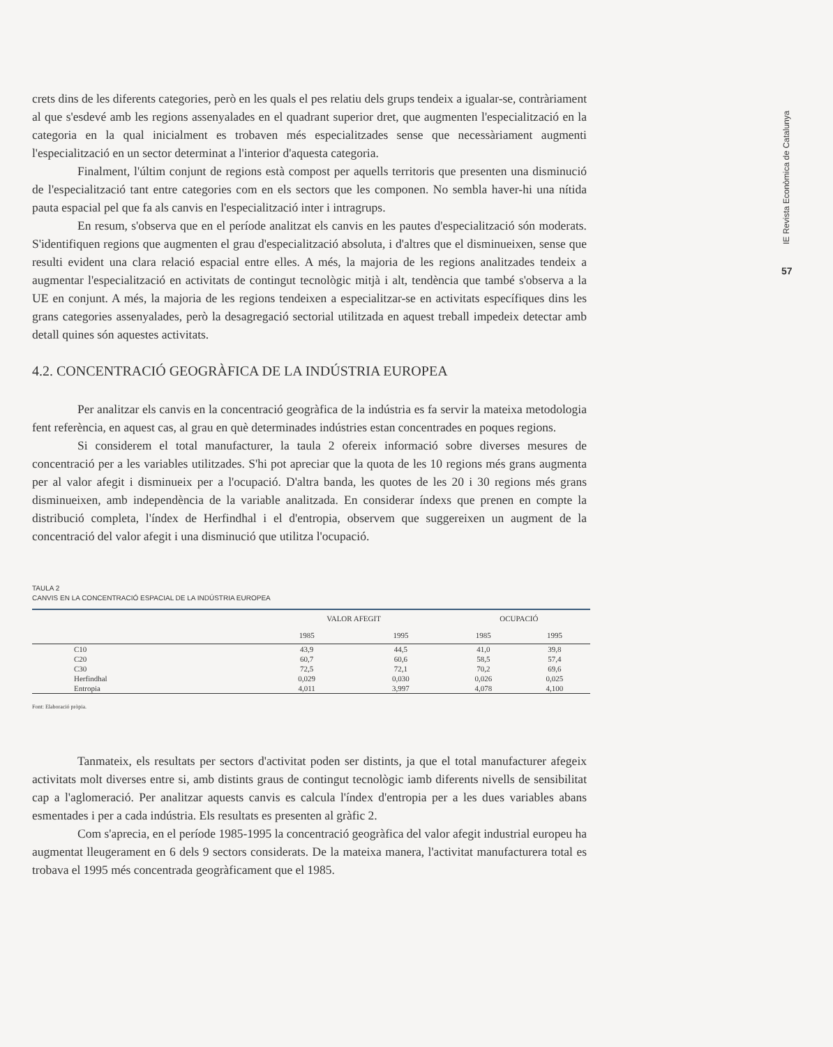IE Revista Econòmica de Catalunya
57
crets dins de les diferents categories, però en les quals el pes relatiu dels grups tendeix a igualar-se, contràriament al que s'esdevé amb les regions assenyalades en el quadrant superior dret, que augmenten l'especialització en la categoria en la qual inicialment es trobaven més especialitzades sense que necessàriament augmenti l'especialització en un sector determinat a l'interior d'aquesta categoria.
Finalment, l'últim conjunt de regions està compost per aquells territoris que presenten una disminució de l'especialització tant entre categories com en els sectors que les componen. No sembla haver-hi una nítida pauta espacial pel que fa als canvis en l'especialització inter i intragrups.
En resum, s'observa que en el període analitzat els canvis en les pautes d'especialització són moderats. S'identifiquen regions que augmenten el grau d'especialització absoluta, i d'altres que el disminueixen, sense que resulti evident una clara relació espacial entre elles. A més, la majoria de les regions analitzades tendeix a augmentar l'especialització en activitats de contingut tecnològic mitjà i alt, tendència que també s'observa a la UE en conjunt. A més, la majoria de les regions tendeixen a especialitzar-se en activitats específiques dins les grans categories assenyalades, però la desagregació sectorial utilitzada en aquest treball impedeix detectar amb detall quines són aquestes activitats.
4.2. CONCENTRACIÓ GEOGRÀFICA DE LA INDÚSTRIA EUROPEA
Per analitzar els canvis en la concentració geogràfica de la indústria es fa servir la mateixa metodologia fent referència, en aquest cas, al grau en què determinades indústries estan concentrades en poques regions.
Si considerem el total manufacturer, la taula 2 ofereix informació sobre diverses mesures de concentració per a les variables utilitzades. S'hi pot apreciar que la quota de les 10 regions més grans augmenta per al valor afegit i disminueix per a l'ocupació. D'altra banda, les quotes de les 20 i 30 regions més grans disminueixen, amb independència de la variable analitzada. En considerar índexs que prenen en compte la distribució completa, l'índex de Herfindhal i el d'entropia, observem que suggereixen un augment de la concentració del valor afegit i una disminució que utilitza l'ocupació.
TAULA 2
CANVIS EN LA CONCENTRACIÓ ESPACIAL DE LA INDÚSTRIA EUROPEA
| | VALOR AFEGIT | | OCUPACIÓ | |
| --- | --- | --- | --- | --- |
| | 1985 | 1995 | 1985 | 1995 |
| C10 | 43,9 | 44,5 | 41,0 | 39,8 |
| C20 | 60,7 | 60,6 | 58,5 | 57,4 |
| C30 | 72,5 | 72,1 | 70,2 | 69,6 |
| Herfindhal | 0,029 | 0,030 | 0,026 | 0,025 |
| Entropia | 4,011 | 3,997 | 4,078 | 4,100 |
Font: Elaboració pròpia.
Tanmateix, els resultats per sectors d'activitat poden ser distints, ja que el total manufacturer afegeix activitats molt diverses entre si, amb distints graus de contingut tecnològic iamb diferents nivells de sensibilitat cap a l'aglomeració. Per analitzar aquests canvis es calcula l'índex d'entropia per a les dues variables abans esmentades i per a cada indústria. Els resultats es presenten al gràfic 2.
Com s'aprecia, en el període 1985-1995 la concentració geogràfica del valor afegit industrial europeu ha augmentat lleugerament en 6 dels 9 sectors considerats. De la mateixa manera, l'activitat manufacturera total es trobava el 1995 més concentrada geogràficament que el 1985.